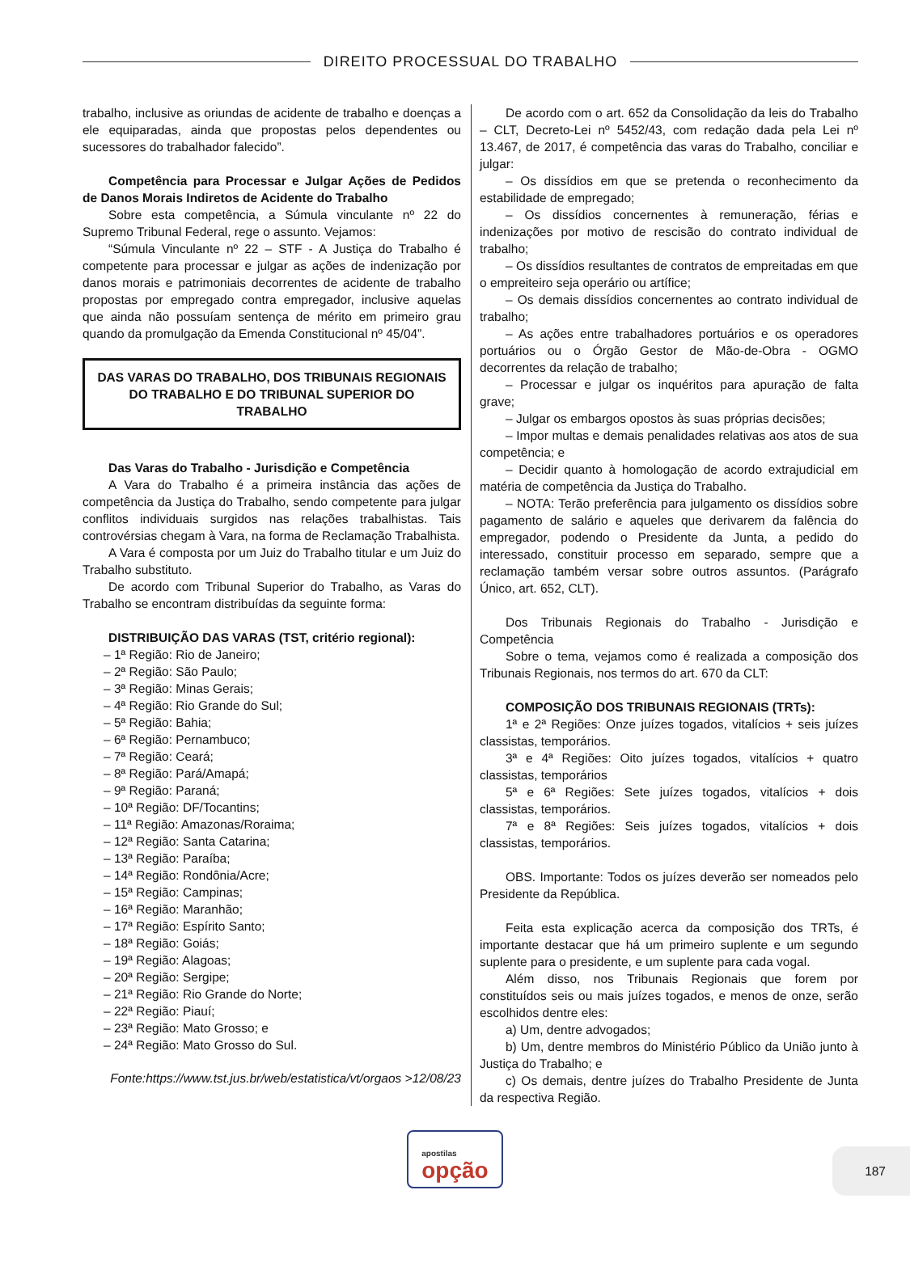DIREITO PROCESSUAL DO TRABALHO
trabalho, inclusive as oriundas de acidente de trabalho e doenças a ele equiparadas, ainda que propostas pelos dependentes ou sucessores do trabalhador falecido”.
Competência para Processar e Julgar Ações de Pedidos de Danos Morais Indiretos de Acidente do Trabalho
Sobre esta competência, a Súmula vinculante nº 22 do Supremo Tribunal Federal, rege o assunto. Vejamos:
“Súmula Vinculante nº 22 – STF - A Justiça do Trabalho é competente para processar e julgar as ações de indenização por danos morais e patrimoniais decorrentes de acidente de trabalho propostas por empregado contra empregador, inclusive aquelas que ainda não possuíam sentença de mérito em primeiro grau quando da promulgação da Emenda Constitucional nº 45/04”.
DAS VARAS DO TRABALHO, DOS TRIBUNAIS REGIONAIS DO TRABALHO E DO TRIBUNAL SUPERIOR DO TRABALHO
Das Varas do Trabalho - Jurisdição e Competência
A Vara do Trabalho é a primeira instância das ações de competência da Justiça do Trabalho, sendo competente para julgar conflitos individuais surgidos nas relações trabalhistas. Tais controvérsias chegam à Vara, na forma de Reclamação Trabalhista.
A Vara é composta por um Juiz do Trabalho titular e um Juiz do Trabalho substituto.
De acordo com Tribunal Superior do Trabalho, as Varas do Trabalho se encontram distribuídas da seguinte forma:
DISTRIBUIÇÃO DAS VARAS (TST, critério regional):
– 1ª Região: Rio de Janeiro;
– 2ª Região: São Paulo;
– 3ª Região: Minas Gerais;
– 4ª Região: Rio Grande do Sul;
– 5ª Região: Bahia;
– 6ª Região: Pernambuco;
– 7ª Região: Ceará;
– 8ª Região: Pará/Amapá;
– 9ª Região: Paraná;
– 10ª Região: DF/Tocantins;
– 11ª Região: Amazonas/Roraima;
– 12ª Região: Santa Catarina;
– 13ª Região: Paraíba;
– 14ª Região: Rondônia/Acre;
– 15ª Região: Campinas;
– 16ª Região: Maranhão;
– 17ª Região: Espírito Santo;
– 18ª Região: Goiás;
– 19ª Região: Alagoas;
– 20ª Região: Sergipe;
– 21ª Região: Rio Grande do Norte;
– 22ª Região: Piauí;
– 23ª Região: Mato Grosso; e
– 24ª Região: Mato Grosso do Sul.
Fonte:https://www.tst.jus.br/web/estatistica/vt/orgaos >12/08/23
De acordo com o art. 652 da Consolidação da leis do Trabalho – CLT, Decreto-Lei nº 5452/43, com redação dada pela Lei nº 13.467, de 2017, é competência das varas do Trabalho, conciliar e julgar:
– Os dissídios em que se pretenda o reconhecimento da estabilidade de empregado;
– Os dissídios concernentes à remuneração, férias e indenizações por motivo de rescisão do contrato individual de trabalho;
– Os dissídios resultantes de contratos de empreitadas em que o empreiteiro seja operário ou artífice;
– Os demais dissídios concernentes ao contrato individual de trabalho;
– As ações entre trabalhadores portuários e os operadores portuários ou o Órgão Gestor de Mão-de-Obra - OGMO decorrentes da relação de trabalho;
– Processar e julgar os inquéritos para apuração de falta grave;
– Julgar os embargos opostos às suas próprias decisões;
– Impor multas e demais penalidades relativas aos atos de sua competência; e
– Decidir quanto à homologação de acordo extrajudicial em matéria de competência da Justiça do Trabalho.
– NOTA: Terão preferência para julgamento os dissídios sobre pagamento de salário e aqueles que derivarem da falência do empregador, podendo o Presidente da Junta, a pedido do interessado, constituir processo em separado, sempre que a reclamação também versar sobre outros assuntos. (Parágrafo Único, art. 652, CLT).
Dos Tribunais Regionais do Trabalho - Jurisdição e Competência
Sobre o tema, vejamos como é realizada a composição dos Tribunais Regionais, nos termos do art. 670 da CLT:
COMPOSIÇÃO DOS TRIBUNAIS REGIONAIS (TRTs):
1ª e 2ª Regiões: Onze juízes togados, vitalícios + seis juízes classistas, temporários.
3ª e 4ª Regiões: Oito juízes togados, vitalícios + quatro classistas, temporários
5ª e 6ª Regiões: Sete juízes togados, vitalícios + dois classistas, temporários.
7ª e 8ª Regiões: Seis juízes togados, vitalícios + dois classistas, temporários.
OBS. Importante: Todos os juízes deverão ser nomeados pelo Presidente da República.
Feita esta explicação acerca da composição dos TRTs, é importante destacar que há um primeiro suplente e um segundo suplente para o presidente, e um suplente para cada vogal.
Além disso, nos Tribunais Regionais que forem por constituídos seis ou mais juízes togados, e menos de onze, serão escolhidos dentre eles:
a) Um, dentre advogados;
b) Um, dentre membros do Ministério Público da União junto à Justiça do Trabalho; e
c) Os demais, dentre juízes do Trabalho Presidente de Junta da respectiva Região.
apostilas
opção
187